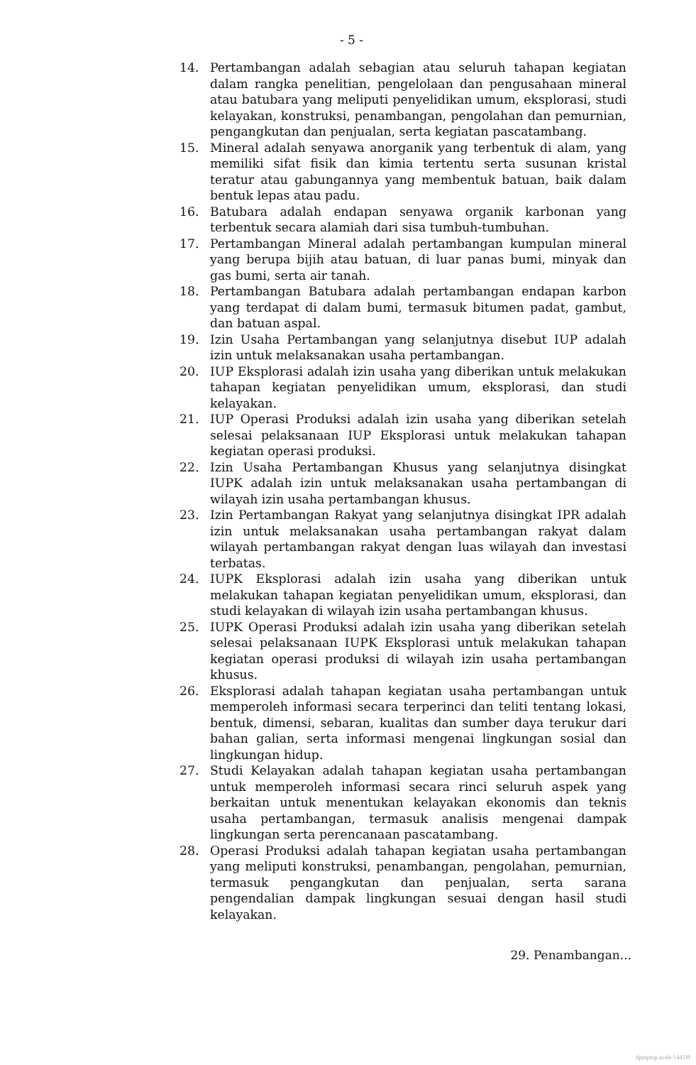- 5 -
14. Pertambangan adalah sebagian atau seluruh tahapan kegiatan dalam rangka penelitian, pengelolaan dan pengusahaan mineral atau batubara yang meliputi penyelidikan umum, eksplorasi, studi kelayakan, konstruksi, penambangan, pengolahan dan pemurnian, pengangkutan dan penjualan, serta kegiatan pascatambang.
15. Mineral adalah senyawa anorganik yang terbentuk di alam, yang memiliki sifat fisik dan kimia tertentu serta susunan kristal teratur atau gabungannya yang membentuk batuan, baik dalam bentuk lepas atau padu.
16. Batubara adalah endapan senyawa organik karbonan yang terbentuk secara alamiah dari sisa tumbuh-tumbuhan.
17. Pertambangan Mineral adalah pertambangan kumpulan mineral yang berupa bijih atau batuan, di luar panas bumi, minyak dan gas bumi, serta air tanah.
18. Pertambangan Batubara adalah pertambangan endapan karbon yang terdapat di dalam bumi, termasuk bitumen padat, gambut, dan batuan aspal.
19. Izin Usaha Pertambangan yang selanjutnya disebut IUP adalah izin untuk melaksanakan usaha pertambangan.
20. IUP Eksplorasi adalah izin usaha yang diberikan untuk melakukan tahapan kegiatan penyelidikan umum, eksplorasi, dan studi kelayakan.
21. IUP Operasi Produksi adalah izin usaha yang diberikan setelah selesai pelaksanaan IUP Eksplorasi untuk melakukan tahapan kegiatan operasi produksi.
22. Izin Usaha Pertambangan Khusus yang selanjutnya disingkat IUPK adalah izin untuk melaksanakan usaha pertambangan di wilayah izin usaha pertambangan khusus.
23. Izin Pertambangan Rakyat yang selanjutnya disingkat IPR adalah izin untuk melaksanakan usaha pertambangan rakyat dalam wilayah pertambangan rakyat dengan luas wilayah dan investasi terbatas.
24. IUPK Eksplorasi adalah izin usaha yang diberikan untuk melakukan tahapan kegiatan penyelidikan umum, eksplorasi, dan studi kelayakan di wilayah izin usaha pertambangan khusus.
25. IUPK Operasi Produksi adalah izin usaha yang diberikan setelah selesai pelaksanaan IUPK Eksplorasi untuk melakukan tahapan kegiatan operasi produksi di wilayah izin usaha pertambangan khusus.
26. Eksplorasi adalah tahapan kegiatan usaha pertambangan untuk memperoleh informasi secara terperinci dan teliti tentang lokasi, bentuk, dimensi, sebaran, kualitas dan sumber daya terukur dari bahan galian, serta informasi mengenai lingkungan sosial dan lingkungan hidup.
27. Studi Kelayakan adalah tahapan kegiatan usaha pertambangan untuk memperoleh informasi secara rinci seluruh aspek yang berkaitan untuk menentukan kelayakan ekonomis dan teknis usaha pertambangan, termasuk analisis mengenai dampak lingkungan serta perencanaan pascatambang.
28. Operasi Produksi adalah tahapan kegiatan usaha pertambangan yang meliputi konstruksi, penambangan, pengolahan, pemurnian, termasuk pengangkutan dan penjualan, serta sarana pengendalian dampak lingkungan sesuai dengan hasil studi kelayakan.
29. Penambangan...
dpmptsp aceh-1441H